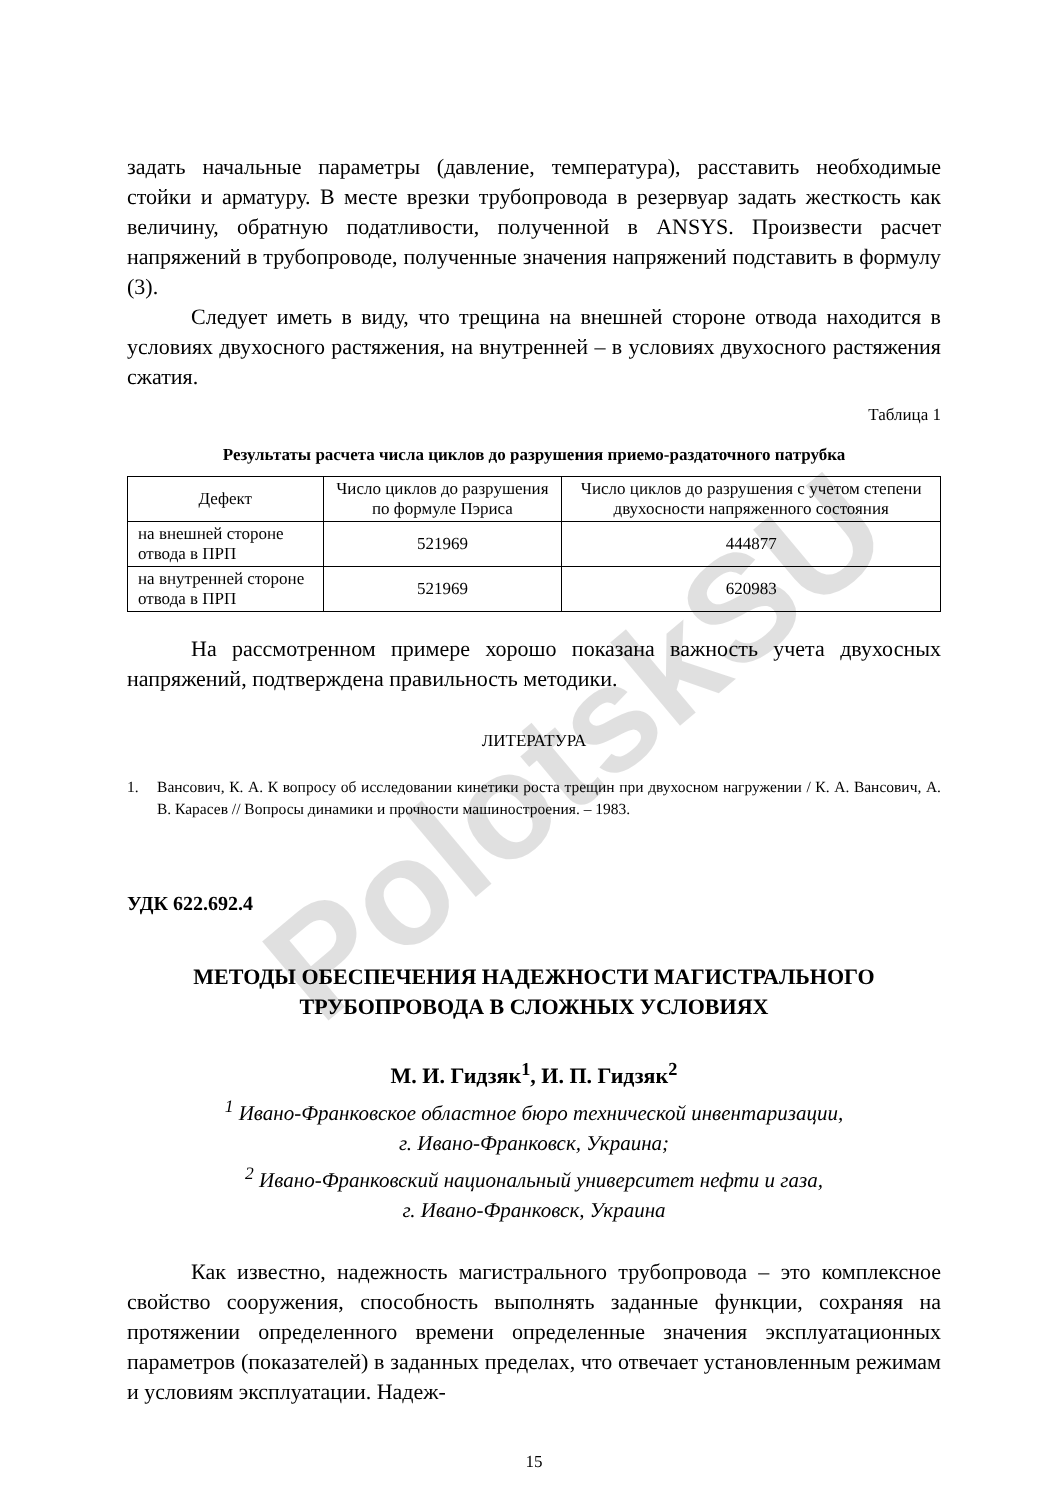PolotskSU
задать начальные параметры (давление, температура), расставить необходимые стойки и арматуру. В месте врезки трубопровода в резервуар задать жесткость как величину, обратную податливости, полученной в ANSYS. Произвести расчет напряжений в трубопроводе, полученные значения напряжений подставить в формулу (3).
Следует иметь в виду, что трещина на внешней стороне отвода находится в условиях двухосного растяжения, на внутренней – в условиях двухосного растяжения сжатия.
Таблица 1
Результаты расчета числа циклов до разрушения приемо-раздаточного патрубка
| Дефект | Число циклов до разрушения по формуле Пэриса | Число циклов до разрушения с учетом степени двухосности напряженного состояния |
| --- | --- | --- |
| на внешней стороне отвода в ПРП | 521969 | 444877 |
| на внутренней стороне отвода в ПРП | 521969 | 620983 |
На рассмотренном примере хорошо показана важность учета двухосных напряжений, подтверждена правильность методики.
ЛИТЕРАТУРА
1. Вансович, К. А. К вопросу об исследовании кинетики роста трещин при двухосном нагружении / К. А. Вансович, А. В. Карасев // Вопросы динамики и прочности машиностроения. – 1983.
УДК 622.692.4
МЕТОДЫ ОБЕСПЕЧЕНИЯ НАДЕЖНОСТИ МАГИСТРАЛЬНОГО
ТРУБОПРОВОДА В СЛОЖНЫХ УСЛОВИЯХ
М. И. Гидзяк<sup>1</sup>, И. П. Гидзяк<sup>2</sup>
<sup>1</sup> Ивано-Франковское областное бюро технической инвентаризации,
г. Ивано-Франковск, Украина;
<sup>2</sup> Ивано-Франковский национальный университет нефти и газа,
г. Ивано-Франковск, Украина
Как известно, надежность магистрального трубопровода – это комплексное свойство сооружения, способность выполнять заданные функции, сохраняя на протяжении определенного времени определенные значения эксплуатационных параметров (показателей) в заданных пределах, что отвечает установленным режимам и условиям эксплуатации. Надеж-
15